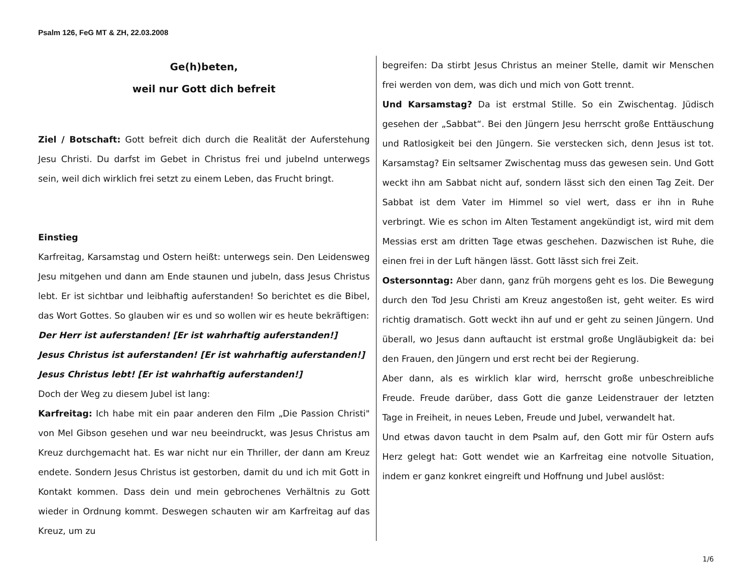Psalm 126, FeG MT & ZH, 22.03.2008
Ge(h)beten,
weil nur Gott dich befreit
Ziel / Botschaft: Gott befreit dich durch die Realität der Auferstehung Jesu Christi. Du darfst im Gebet in Christus frei und jubelnd unterwegs sein, weil dich wirklich frei setzt zu einem Leben, das Frucht bringt.
Einstieg
Karfreitag, Karsamstag und Ostern heißt: unterwegs sein. Den Leidensweg Jesu mitgehen und dann am Ende staunen und jubeln, dass Jesus Christus lebt. Er ist sichtbar und leibhaftig auferstanden! So berichtet es die Bibel, das Wort Gottes. So glauben wir es und so wollen wir es heute bekräftigen:
Der Herr ist auferstanden! [Er ist wahrhaftig auferstanden!]
Jesus Christus ist auferstanden! [Er ist wahrhaftig auferstanden!]
Jesus Christus lebt! [Er ist wahrhaftig auferstanden!]
Doch der Weg zu diesem Jubel ist lang:
Karfreitag: Ich habe mit ein paar anderen den Film „Die Passion Christi" von Mel Gibson gesehen und war neu beeindruckt, was Jesus Christus am Kreuz durchgemacht hat. Es war nicht nur ein Thriller, der dann am Kreuz endete. Sondern Jesus Christus ist gestorben, damit du und ich mit Gott in Kontakt kommen. Dass dein und mein gebrochenes Verhältnis zu Gott wieder in Ordnung kommt. Deswegen schauten wir am Karfreitag auf das Kreuz, um zu
begreifen: Da stirbt Jesus Christus an meiner Stelle, damit wir Menschen frei werden von dem, was dich und mich von Gott trennt.
Und Karsamstag? Da ist erstmal Stille. So ein Zwischentag. Jüdisch gesehen der „Sabbat“. Bei den Jüngern Jesu herrscht große Enttäuschung und Ratlosigkeit bei den Jüngern. Sie verstecken sich, denn Jesus ist tot. Karsamstag? Ein seltsamer Zwischentag muss das gewesen sein. Und Gott weckt ihn am Sabbat nicht auf, sondern lässt sich den einen Tag Zeit. Der Sabbat ist dem Vater im Himmel so viel wert, dass er ihn in Ruhe verbringt. Wie es schon im Alten Testament angekündigt ist, wird mit dem Messias erst am dritten Tage etwas geschehen. Dazwischen ist Ruhe, die einen frei in der Luft hängen lässt. Gott lässt sich frei Zeit.
Ostersonntag: Aber dann, ganz früh morgens geht es los. Die Bewegung durch den Tod Jesu Christi am Kreuz angestoßen ist, geht weiter. Es wird richtig dramatisch. Gott weckt ihn auf und er geht zu seinen Jüngern. Und überall, wo Jesus dann auftaucht ist erstmal große Ungläubigkeit da: bei den Frauen, den Jüngern und erst recht bei der Regierung.
Aber dann, als es wirklich klar wird, herrscht große unbeschreibliche Freude. Freude darüber, dass Gott die ganze Leidenstrauer der letzten Tage in Freiheit, in neues Leben, Freude und Jubel, verwandelt hat.
Und etwas davon taucht in dem Psalm auf, den Gott mir für Ostern aufs Herz gelegt hat: Gott wendet wie an Karfreitag eine notvolle Situation, indem er ganz konkret eingreift und Hoffnung und Jubel auslöst:
1/6